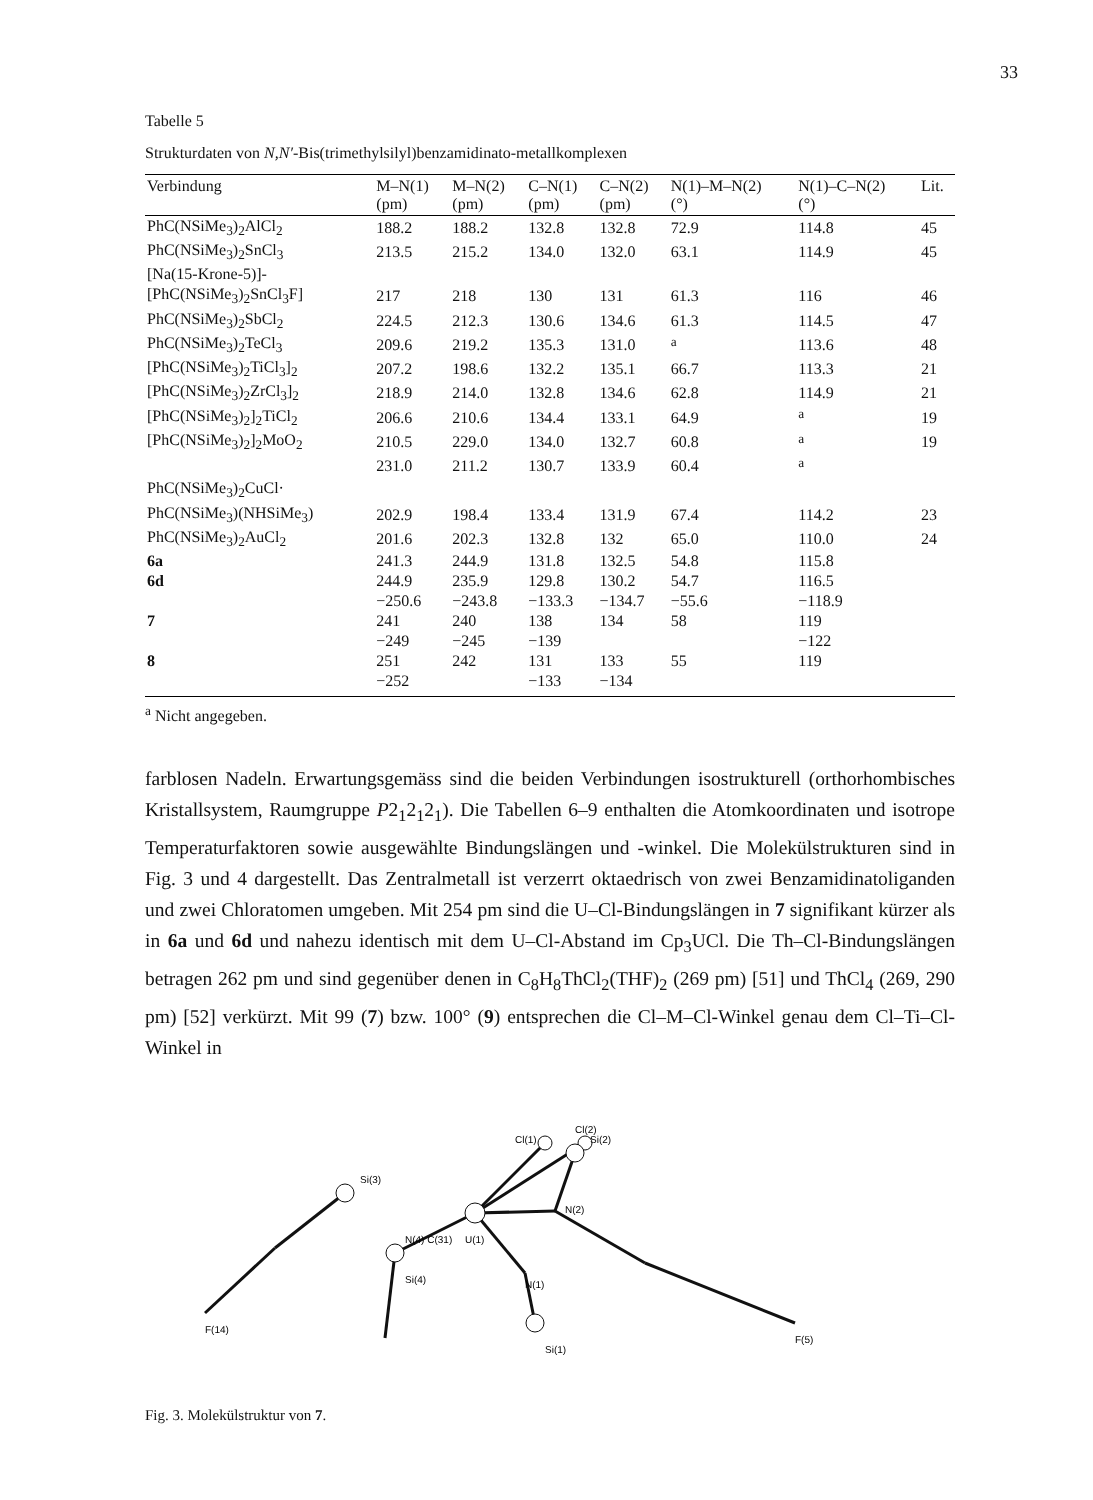33
Tabelle 5
Strukturdaten von N,N′-Bis(trimethylsilyl)benzamidinato-metallkomplexen
| Verbindung | M–N(1) (pm) | M–N(2) (pm) | C–N(1) (pm) | C–N(2) (pm) | N(1)–M–N(2) (°) | N(1)–C–N(2) (°) | Lit. |
| --- | --- | --- | --- | --- | --- | --- | --- |
| PhC(NSiMe<sub>3</sub>)<sub>2</sub>AlCl<sub>2</sub> | 188.2 | 188.2 | 132.8 | 132.8 | 72.9 | 114.8 | 45 |
| PhC(NSiMe<sub>3</sub>)<sub>2</sub>SnCl<sub>3</sub> | 213.5 | 215.2 | 134.0 | 132.0 | 63.1 | 114.9 | 45 |
| [Na(15-Krone-5)]- | | | | | | | |
| [PhC(NSiMe<sub>3</sub>)<sub>2</sub>SnCl<sub>3</sub>F] | 217 | 218 | 130 | 131 | 61.3 | 116 | 46 |
| PhC(NSiMe<sub>3</sub>)<sub>2</sub>SbCl<sub>2</sub> | 224.5 | 212.3 | 130.6 | 134.6 | 61.3 | 114.5 | 47 |
| PhC(NSiMe<sub>3</sub>)<sub>2</sub>TeCl<sub>3</sub> | 209.6 | 219.2 | 135.3 | 131.0 | <sup>a</sup> | 113.6 | 48 |
| [PhC(NSiMe<sub>3</sub>)<sub>2</sub>TiCl<sub>3</sub>]<sub>2</sub> | 207.2 | 198.6 | 132.2 | 135.1 | 66.7 | 113.3 | 21 |
| [PhC(NSiMe<sub>3</sub>)<sub>2</sub>ZrCl<sub>3</sub>]<sub>2</sub> | 218.9 | 214.0 | 132.8 | 134.6 | 62.8 | 114.9 | 21 |
| [PhC(NSiMe<sub>3</sub>)<sub>2</sub>]<sub>2</sub>TiCl<sub>2</sub> | 206.6 | 210.6 | 134.4 | 133.1 | 64.9 | <sup>a</sup> | 19 |
| [PhC(NSiMe<sub>3</sub>)<sub>2</sub>]<sub>2</sub>MoO<sub>2</sub> | 210.5 | 229.0 | 134.0 | 132.7 | 60.8 | <sup>a</sup> | 19 |
| | 231.0 | 211.2 | 130.7 | 133.9 | 60.4 | <sup>a</sup> | |
| PhC(NSiMe<sub>3</sub>)<sub>2</sub>CuCl· | | | | | | | |
| PhC(NSiMe<sub>3</sub>)(NHSiMe<sub>3</sub>) | 202.9 | 198.4 | 133.4 | 131.9 | 67.4 | 114.2 | 23 |
| PhC(NSiMe<sub>3</sub>)<sub>2</sub>AuCl<sub>2</sub> | 201.6 | 202.3 | 132.8 | 132 | 65.0 | 110.0 | 24 |
| 6a | 241.3 | 244.9 | 131.8 | 132.5 | 54.8 | 115.8 | |
| 6d | 244.9 | 235.9 | 129.8 | 130.2 | 54.7 | 116.5 | |
| | −250.6 | −243.8 | −133.3 | −134.7 | −55.6 | −118.9 | |
| 7 | 241 | 240 | 138 | 134 | 58 | 119 | |
| | −249 | −245 | −139 | | | −122 | |
| 8 | 251 | 242 | 131 | 133 | 55 | 119 | |
| | −252 | | −133 | −134 | | | |
<sup>a</sup> Nicht angegeben.
farblosen Nadeln. Erwartungsgemäss sind die beiden Verbindungen isostrukturell (orthorhombisches Kristallsystem, Raumgruppe P2<sub>1</sub>2<sub>1</sub>2<sub>1</sub>). Die Tabellen 6–9 enthalten die Atomkoordinaten und isotrope Temperaturfaktoren sowie ausgewählte Bindungslängen und -winkel. Die Molekülstrukturen sind in Fig. 3 und 4 dargestellt. Das Zentralmetall ist verzerrt oktaedrisch von zwei Benzamidinatoliganden und zwei Chloratomen umgeben. Mit 254 pm sind die U–Cl-Bindungslängen in 7 signifikant kürzer als in 6a und 6d und nahezu identisch mit dem U–Cl-Abstand im Cp<sub>3</sub>UCl. Die Th–Cl-Bindungslängen betragen 262 pm und sind gegenüber denen in C<sub>8</sub>H<sub>8</sub>ThCl<sub>2</sub>(THF)<sub>2</sub> (269 pm) [51] und ThCl<sub>4</sub> (269, 290 pm) [52] verkürzt. Mit 99 (7) bzw. 100° (9) entsprechen die Cl–M–Cl-Winkel genau dem Cl–Ti–Cl-Winkel in
U(1)
Cl(1)
Cl(2)
Si(3)
Si(4)
Si(1)
Si(2)
N(2)
N(1)
N(4) C(31)
F(5)
F(14)
Fig. 3. Molekülstruktur von 7.